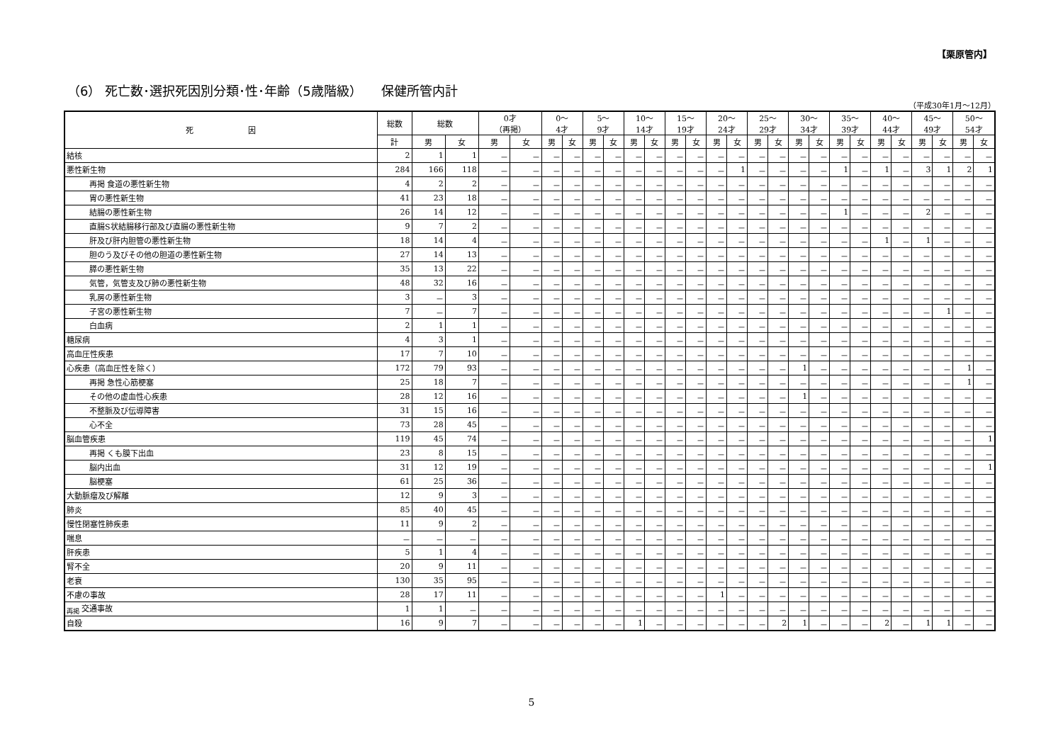【栗原管内】
（6） 死亡数･選択死因別分類･性･年齢（5歳階級）　　保健所管内計
（平成30年1月～12月）
| 死 因 | 総数 | 総数 | | 0才 （再掲） | | 0～ 4才 | | 5～ 9才 | | 10～ 14才 | | 15～ 19才 | | 20～ 24才 | | 25～ 29才 | | 30～ 34才 | | 35～ 39才 | | 40～ 44才 | | 45～ 49才 | | 50～ 54才 | |
| --- | --- | --- | --- | --- | --- | --- | --- | --- | --- | --- | --- | --- | --- | --- | --- | --- | --- | --- | --- | --- | --- | --- | --- | --- | --- | --- | --- |
| | 計 | 男 | 女 | 男 | 女 | 男 | 女 | 男 | 女 | 男 | 女 | 男 | 女 | 男 | 女 | 男 | 女 | 男 | 女 | 男 | 女 | 男 | 女 | 男 | 女 | 男 | 女 |
| 結核 | 2 | 1 | 1 | － | － | － | － | － | － | － | － | － | － | － | － | － | － | － | － | － | － | － | － | － | － | － | － |
| 悪性新生物 | 284 | 166 | 118 | － | － | － | － | － | － | － | － | － | － | － | 1 | － | － | － | － | 1 | － | 1 | － | 3 | 1 | 2 | 1 |
| 再掲 食道の悪性新生物 | 4 | 2 | 2 | － | － | － | － | － | － | － | － | － | － | － | － | － | － | － | － | － | － | － | － | － | － | － | － |
| 胃の悪性新生物 | 41 | 23 | 18 | － | － | － | － | － | － | － | － | － | － | － | － | － | － | － | － | － | － | － | － | － | － | － | － |
| 結腸の悪性新生物 | 26 | 14 | 12 | － | － | － | － | － | － | － | － | － | － | － | － | － | － | － | － | 1 | － | － | － | 2 | － | － | － |
| 直腸S状結腸移行部及び直腸の悪性新生物 | 9 | 7 | 2 | － | － | － | － | － | － | － | － | － | － | － | － | － | － | － | － | － | － | － | － | － | － | － | － |
| 肝及び肝内胆管の悪性新生物 | 18 | 14 | 4 | － | － | － | － | － | － | － | － | － | － | － | － | － | － | － | － | － | － | 1 | － | 1 | － | － | － |
| 胆のう及びその他の胆道の悪性新生物 | 27 | 14 | 13 | － | － | － | － | － | － | － | － | － | － | － | － | － | － | － | － | － | － | － | － | － | － | － | － |
| 膵の悪性新生物 | 35 | 13 | 22 | － | － | － | － | － | － | － | － | － | － | － | － | － | － | － | － | － | － | － | － | － | － | － | － |
| 気管，気管支及び肺の悪性新生物 | 48 | 32 | 16 | － | － | － | － | － | － | － | － | － | － | － | － | － | － | － | － | － | － | － | － | － | － | － | － |
| 乳房の悪性新生物 | 3 | － | 3 | － | － | － | － | － | － | － | － | － | － | － | － | － | － | － | － | － | － | － | － | － | － | － | － |
| 子宮の悪性新生物 | 7 | － | 7 | － | － | － | － | － | － | － | － | － | － | － | － | － | － | － | － | － | － | － | － | － | 1 | － | － |
| 白血病 | 2 | 1 | 1 | － | － | － | － | － | － | － | － | － | － | － | － | － | － | － | － | － | － | － | － | － | － | － | － |
| 糖尿病 | 4 | 3 | 1 | － | － | － | － | － | － | － | － | － | － | － | － | － | － | － | － | － | － | － | － | － | － | － | － |
| 高血圧性疾患 | 17 | 7 | 10 | － | － | － | － | － | － | － | － | － | － | － | － | － | － | － | － | － | － | － | － | － | － | － | － |
| 心疾患（高血圧性を除く） | 172 | 79 | 93 | － | － | － | － | － | － | － | － | － | － | － | － | － | － | 1 | － | － | － | － | － | － | － | 1 | － |
| 再掲 急性心筋梗塞 | 25 | 18 | 7 | － | － | － | － | － | － | － | － | － | － | － | － | － | － | － | － | － | － | － | － | － | － | 1 | － |
| その他の虚血性心疾患 | 28 | 12 | 16 | － | － | － | － | － | － | － | － | － | － | － | － | － | － | 1 | － | － | － | － | － | － | － | － | － |
| 不整脈及び伝導障害 | 31 | 15 | 16 | － | － | － | － | － | － | － | － | － | － | － | － | － | － | － | － | － | － | － | － | － | － | － | － |
| 心不全 | 73 | 28 | 45 | － | － | － | － | － | － | － | － | － | － | － | － | － | － | － | － | － | － | － | － | － | － | － | － |
| 脳血管疾患 | 119 | 45 | 74 | － | － | － | － | － | － | － | － | － | － | － | － | － | － | － | － | － | － | － | － | － | － | － | 1 |
| 再掲 くも膜下出血 | 23 | 8 | 15 | － | － | － | － | － | － | － | － | － | － | － | － | － | － | － | － | － | － | － | － | － | － | － | － |
| 脳内出血 | 31 | 12 | 19 | － | － | － | － | － | － | － | － | － | － | － | － | － | － | － | － | － | － | － | － | － | － | － | 1 |
| 脳梗塞 | 61 | 25 | 36 | － | － | － | － | － | － | － | － | － | － | － | － | － | － | － | － | － | － | － | － | － | － | － | － |
| 大動脈瘤及び解離 | 12 | 9 | 3 | － | － | － | － | － | － | － | － | － | － | － | － | － | － | － | － | － | － | － | － | － | － | － | － |
| 肺炎 | 85 | 40 | 45 | － | － | － | － | － | － | － | － | － | － | － | － | － | － | － | － | － | － | － | － | － | － | － | － |
| 慢性閉塞性肺疾患 | 11 | 9 | 2 | － | － | － | － | － | － | － | － | － | － | － | － | － | － | － | － | － | － | － | － | － | － | － | － |
| 喘息 | － | － | － | － | － | － | － | － | － | － | － | － | － | － | － | － | － | － | － | － | － | － | － | － | － | － | － |
| 肝疾患 | 5 | 1 | 4 | － | － | － | － | － | － | － | － | － | － | － | － | － | － | － | － | － | － | － | － | － | － | － | － |
| 腎不全 | 20 | 9 | 11 | － | － | － | － | － | － | － | － | － | － | － | － | － | － | － | － | － | － | － | － | － | － | － | － |
| 老衰 | 130 | 35 | 95 | － | － | － | － | － | － | － | － | － | － | － | － | － | － | － | － | － | － | － | － | － | － | － | － |
| 不慮の事故 | 28 | 17 | 11 | － | － | － | － | － | － | － | － | － | － | 1 | － | － | － | － | － | － | － | － | － | － | － | － | － |
| <sub>再掲</sub> 交通事故 | 1 | 1 | － | － | － | － | － | － | － | － | － | － | － | － | － | － | － | － | － | － | － | － | － | － | － | － | － |
| 自殺 | 16 | 9 | 7 | － | － | － | － | － | － | 1 | － | － | － | － | － | － | 2 | 1 | － | － | － | 2 | － | 1 | 1 | － | － |
5